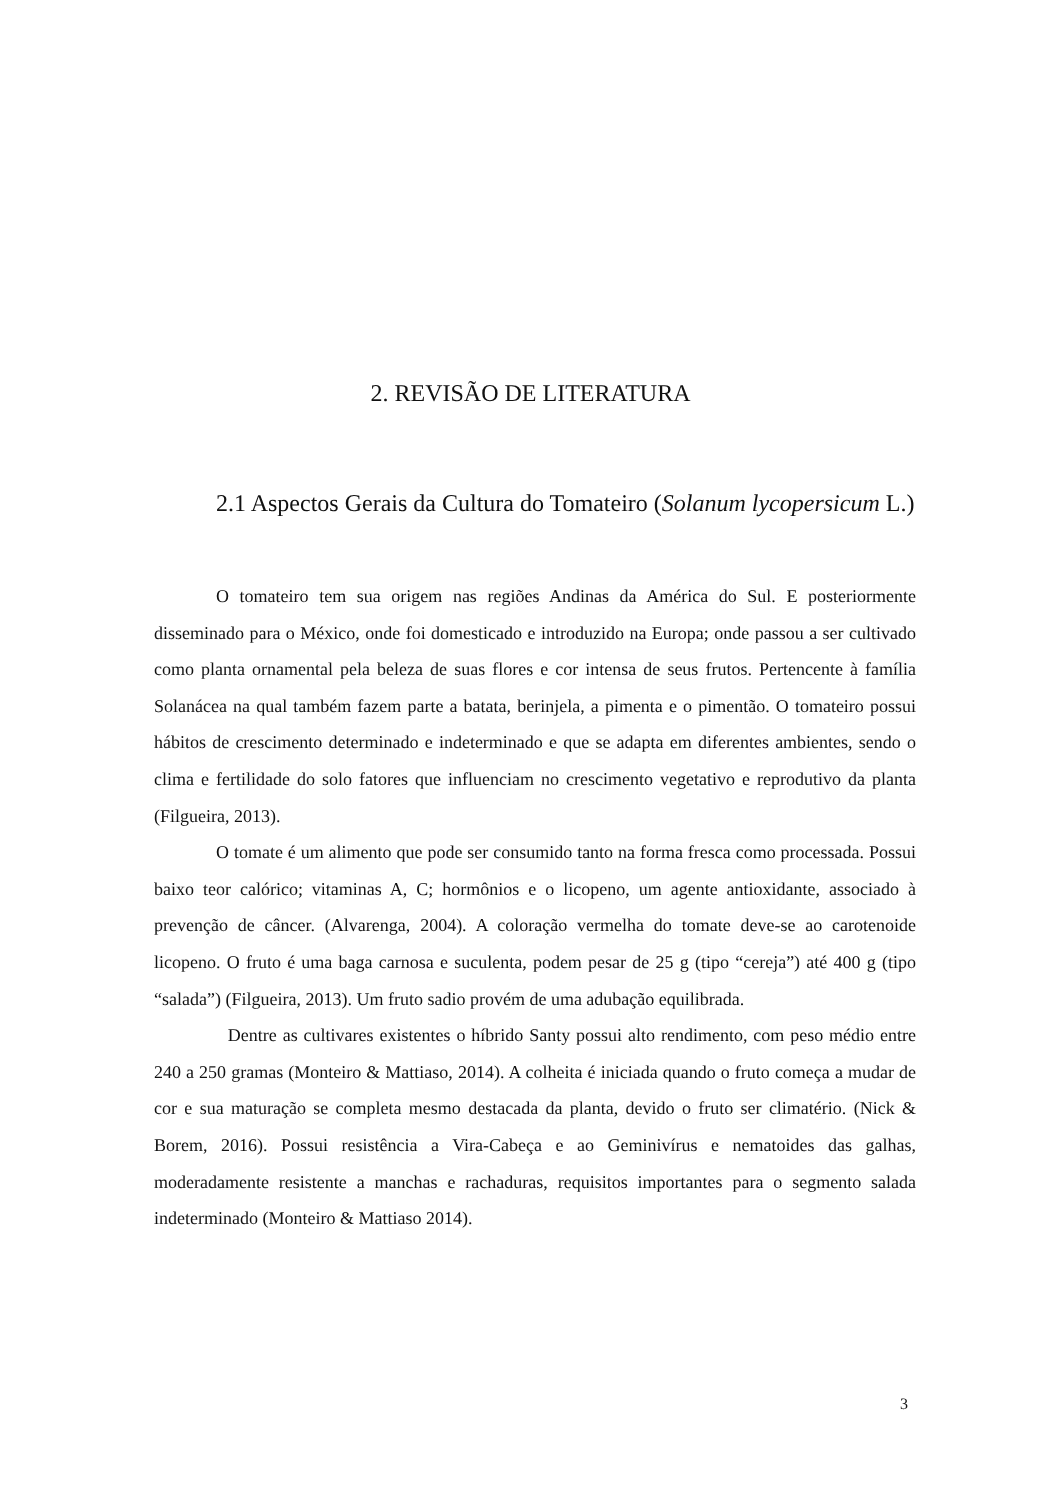2. REVISÃO DE LITERATURA
2.1 Aspectos Gerais da Cultura do Tomateiro (Solanum lycopersicum L.)
O tomateiro tem sua origem nas regiões Andinas da América do Sul. E posteriormente disseminado para o México, onde foi domesticado e introduzido na Europa; onde passou a ser cultivado como planta ornamental pela beleza de suas flores e cor intensa de seus frutos. Pertencente à família Solanácea na qual também fazem parte a batata, berinjela, a pimenta e o pimentão. O tomateiro possui hábitos de crescimento determinado e indeterminado e que se adapta em diferentes ambientes, sendo o clima e fertilidade do solo fatores que influenciam no crescimento vegetativo e reprodutivo da planta (Filgueira, 2013).
O tomate é um alimento que pode ser consumido tanto na forma fresca como processada. Possui baixo teor calórico; vitaminas A, C; hormônios e o licopeno, um agente antioxidante, associado à prevenção de câncer. (Alvarenga, 2004). A coloração vermelha do tomate deve-se ao carotenoide licopeno. O fruto é uma baga carnosa e suculenta, podem pesar de 25 g (tipo “cereja”) até 400 g (tipo “salada”) (Filgueira, 2013). Um fruto sadio provém de uma adubação equilibrada.
Dentre as cultivares existentes o híbrido Santy possui alto rendimento, com peso médio entre 240 a 250 gramas (Monteiro & Mattiaso, 2014). A colheita é iniciada quando o fruto começa a mudar de cor e sua maturação se completa mesmo destacada da planta, devido o fruto ser climatério. (Nick & Borem, 2016). Possui resistência a Vira-Cabeça e ao Geminivírus e nematoides das galhas, moderadamente resistente a manchas e rachaduras, requisitos importantes para o segmento salada indeterminado (Monteiro & Mattiaso 2014).
3